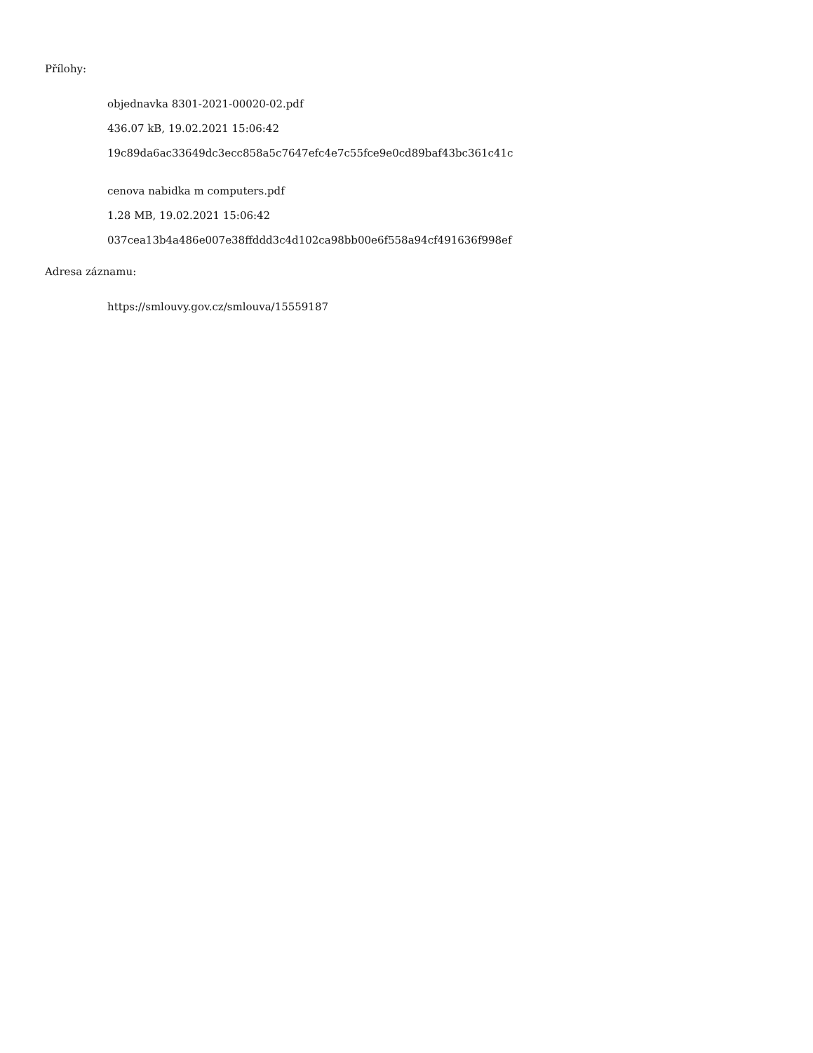Přílohy:
objednavka 8301-2021-00020-02.pdf
436.07 kB, 19.02.2021 15:06:42
19c89da6ac33649dc3ecc858a5c7647efc4e7c55fce9e0cd89baf43bc361c41c
cenova nabidka m computers.pdf
1.28 MB, 19.02.2021 15:06:42
037cea13b4a486e007e38ffddd3c4d102ca98bb00e6f558a94cf491636f998ef
Adresa záznamu:
https://smlouvy.gov.cz/smlouva/15559187